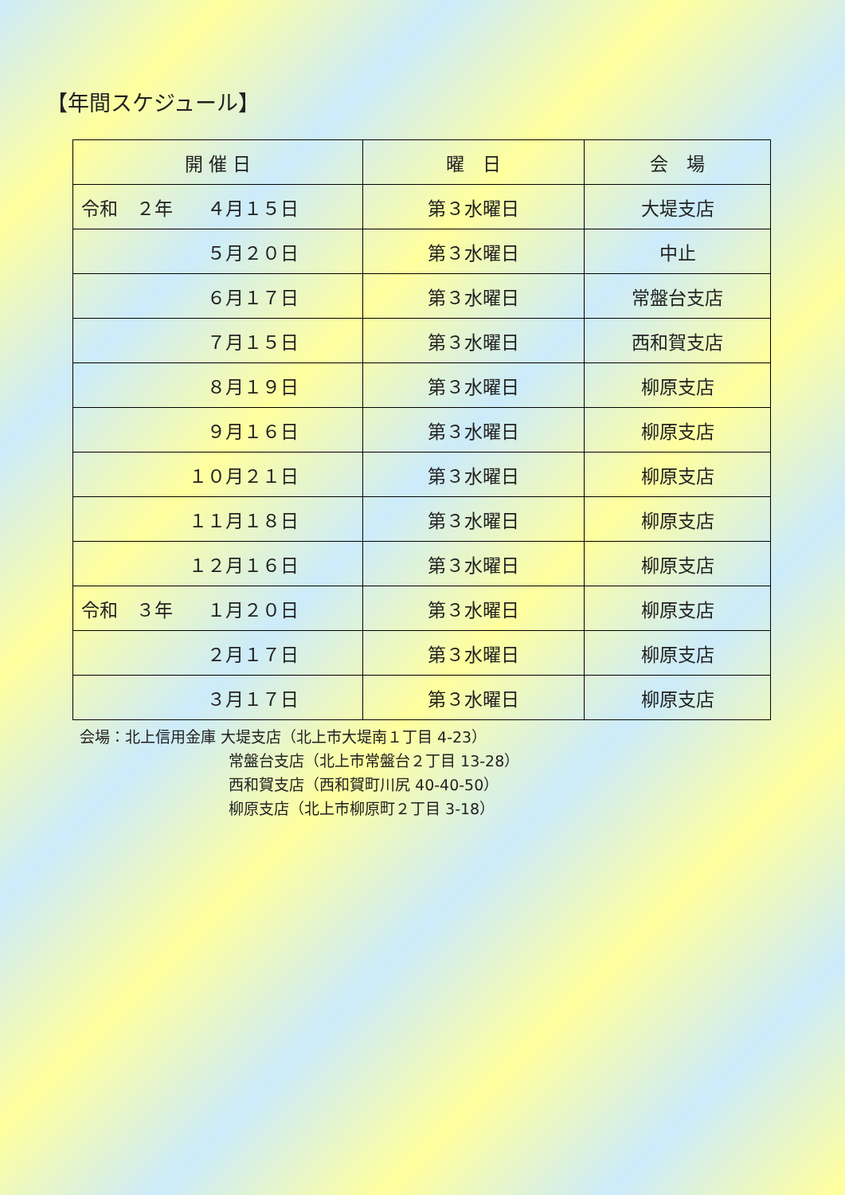【年間スケジュール】
| 開 催 日 | 曜 日 | 会 場 |
| --- | --- | --- |
| 令和 ２年 ４月１５日 | 第３水曜日 | 大堤支店 |
| ５月２０日 | 第３水曜日 | 中止 |
| ６月１７日 | 第３水曜日 | 常盤台支店 |
| ７月１５日 | 第３水曜日 | 西和賀支店 |
| ８月１９日 | 第３水曜日 | 柳原支店 |
| ９月１６日 | 第３水曜日 | 柳原支店 |
| １０月２１日 | 第３水曜日 | 柳原支店 |
| １１月１８日 | 第３水曜日 | 柳原支店 |
| １２月１６日 | 第３水曜日 | 柳原支店 |
| 令和 ３年 １月２０日 | 第３水曜日 | 柳原支店 |
| ２月１７日 | 第３水曜日 | 柳原支店 |
| ３月１７日 | 第３水曜日 | 柳原支店 |
会場：北上信用金庫 大堤支店（北上市大堤南１丁目 4-23）
常盤台支店（北上市常盤台２丁目 13-28）
西和賀支店（西和賀町川尻 40-40-50）
柳原支店（北上市柳原町２丁目 3-18）